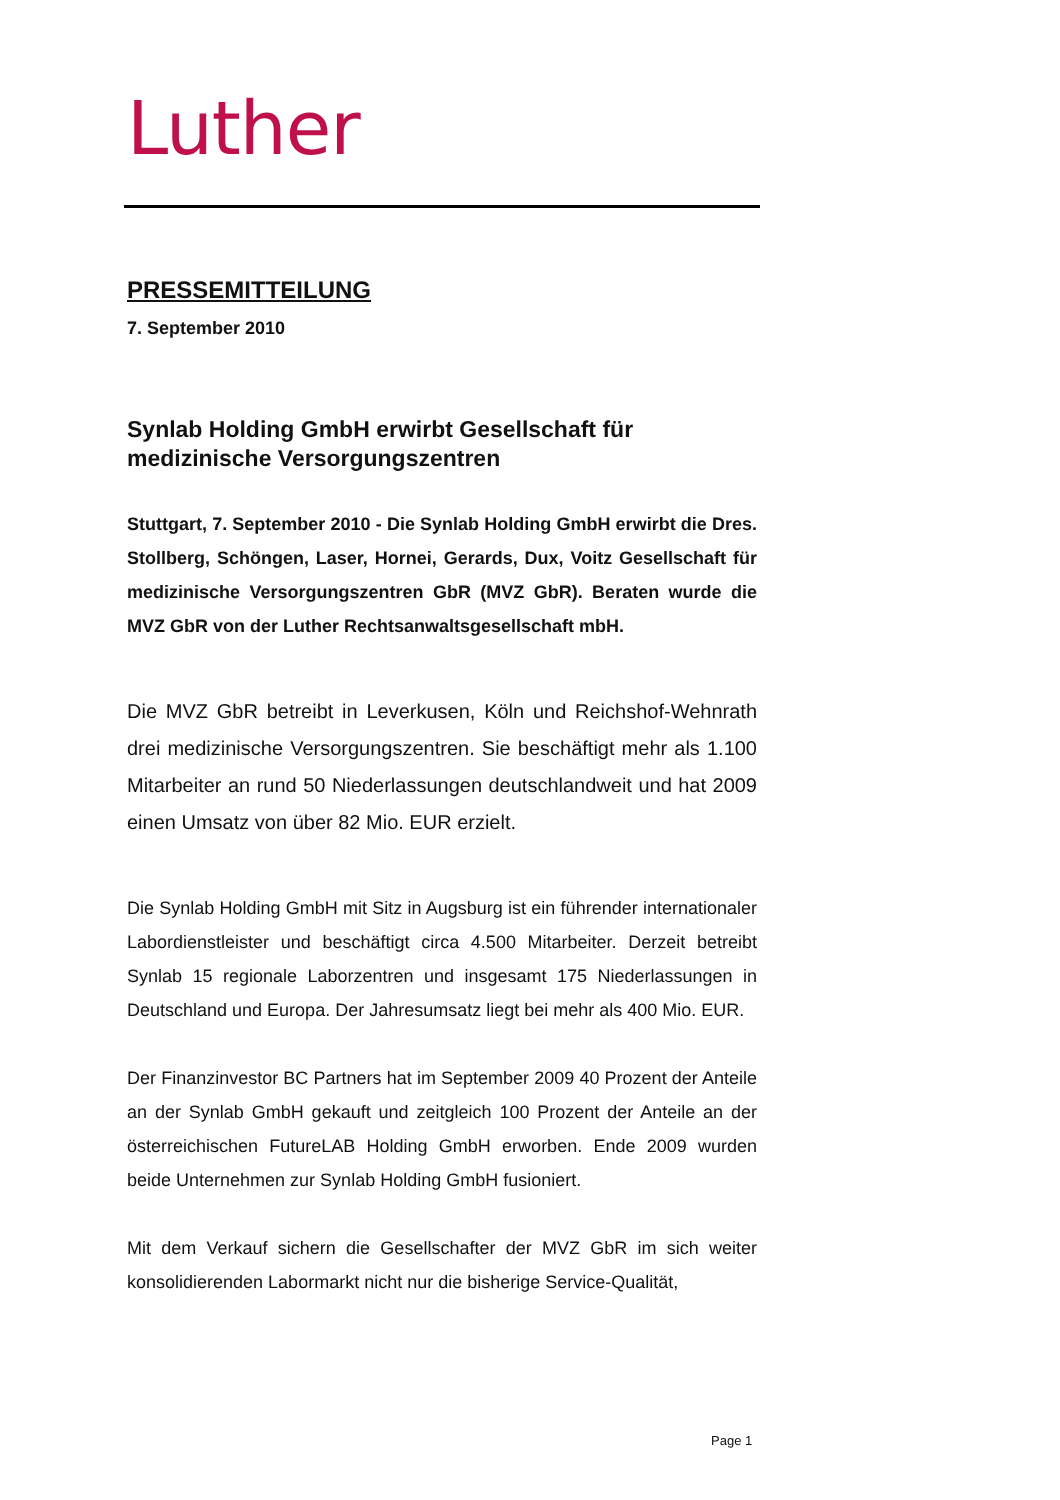Luther
PRESSEMITTEILUNG
7. September 2010
Synlab Holding GmbH erwirbt Gesellschaft für medizinische Versorgungszentren
Stuttgart, 7. September 2010 - Die Synlab Holding GmbH erwirbt die Dres. Stollberg, Schöngen, Laser, Hornei, Gerards, Dux, Voitz Gesellschaft für medizinische Versorgungszentren GbR (MVZ GbR). Beraten wurde die MVZ GbR von der Luther Rechtsanwaltsgesellschaft mbH.
Die MVZ GbR betreibt in Leverkusen, Köln und Reichshof-Wehnrath drei medizinische Versorgungszentren. Sie beschäftigt mehr als 1.100 Mitarbeiter an rund 50 Niederlassungen deutschlandweit und hat 2009 einen Umsatz von über 82 Mio. EUR erzielt.
Die Synlab Holding GmbH mit Sitz in Augsburg ist ein führender internationaler Labordienstleister und beschäftigt circa 4.500 Mitarbeiter. Derzeit betreibt Synlab 15 regionale Laborzentren und insgesamt 175 Niederlassungen in Deutschland und Europa. Der Jahresumsatz liegt bei mehr als 400 Mio. EUR.
Der Finanzinvestor BC Partners hat im September 2009 40 Prozent der Anteile an der Synlab GmbH gekauft und zeitgleich 100 Prozent der Anteile an der österreichischen FutureLAB Holding GmbH erworben. Ende 2009 wurden beide Unternehmen zur Synlab Holding GmbH fusioniert.
Mit dem Verkauf sichern die Gesellschafter der MVZ GbR im sich weiter konsolidierenden Labormarkt nicht nur die bisherige Service-Qualität,
Page 1